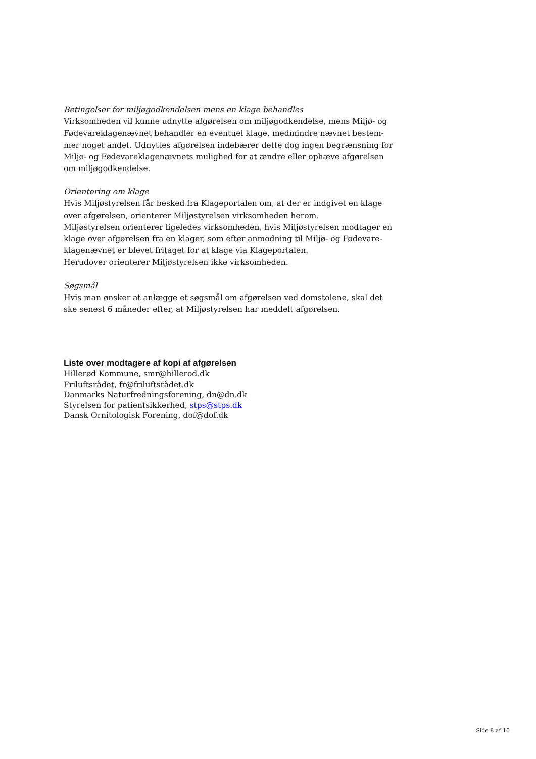Betingelser for miljøgodkendelsen mens en klage behandles
Virksomheden vil kunne udnytte afgørelsen om miljøgodkendelse, mens Miljø- og Fødevareklagenævnet behandler en eventuel klage, medmindre nævnet bestem-mer noget andet. Udnyttes afgørelsen indebærer dette dog ingen begrænsning for Miljø- og Fødevareklagenævnets mulighed for at ændre eller ophæve afgørelsen om miljøgodkendelse.
Orientering om klage
Hvis Miljøstyrelsen får besked fra Klageportalen om, at der er indgivet en klage over afgørelsen, orienterer Miljøstyrelsen virksomheden herom.
Miljøstyrelsen orienterer ligeledes virksomheden, hvis Miljøstyrelsen modtager en klage over afgørelsen fra en klager, som efter anmodning til Miljø- og Fødevare-klagenævnet er blevet fritaget for at klage via Klageportalen.
Herudover orienterer Miljøstyrelsen ikke virksomheden.
Søgsmål
Hvis man ønsker at anlægge et søgsmål om afgørelsen ved domstolene, skal det ske senest 6 måneder efter, at Miljøstyrelsen har meddelt afgørelsen.
Liste over modtagere af kopi af afgørelsen
Hillerød Kommune, smr@hillerod.dk
Friluftsrådet, fr@friluftsrådet.dk
Danmarks Naturfredningsforening, dn@dn.dk
Styrelsen for patientsikkerhed, stps@stps.dk
Dansk Ornitologisk Forening, dof@dof.dk
Side 8 af 10